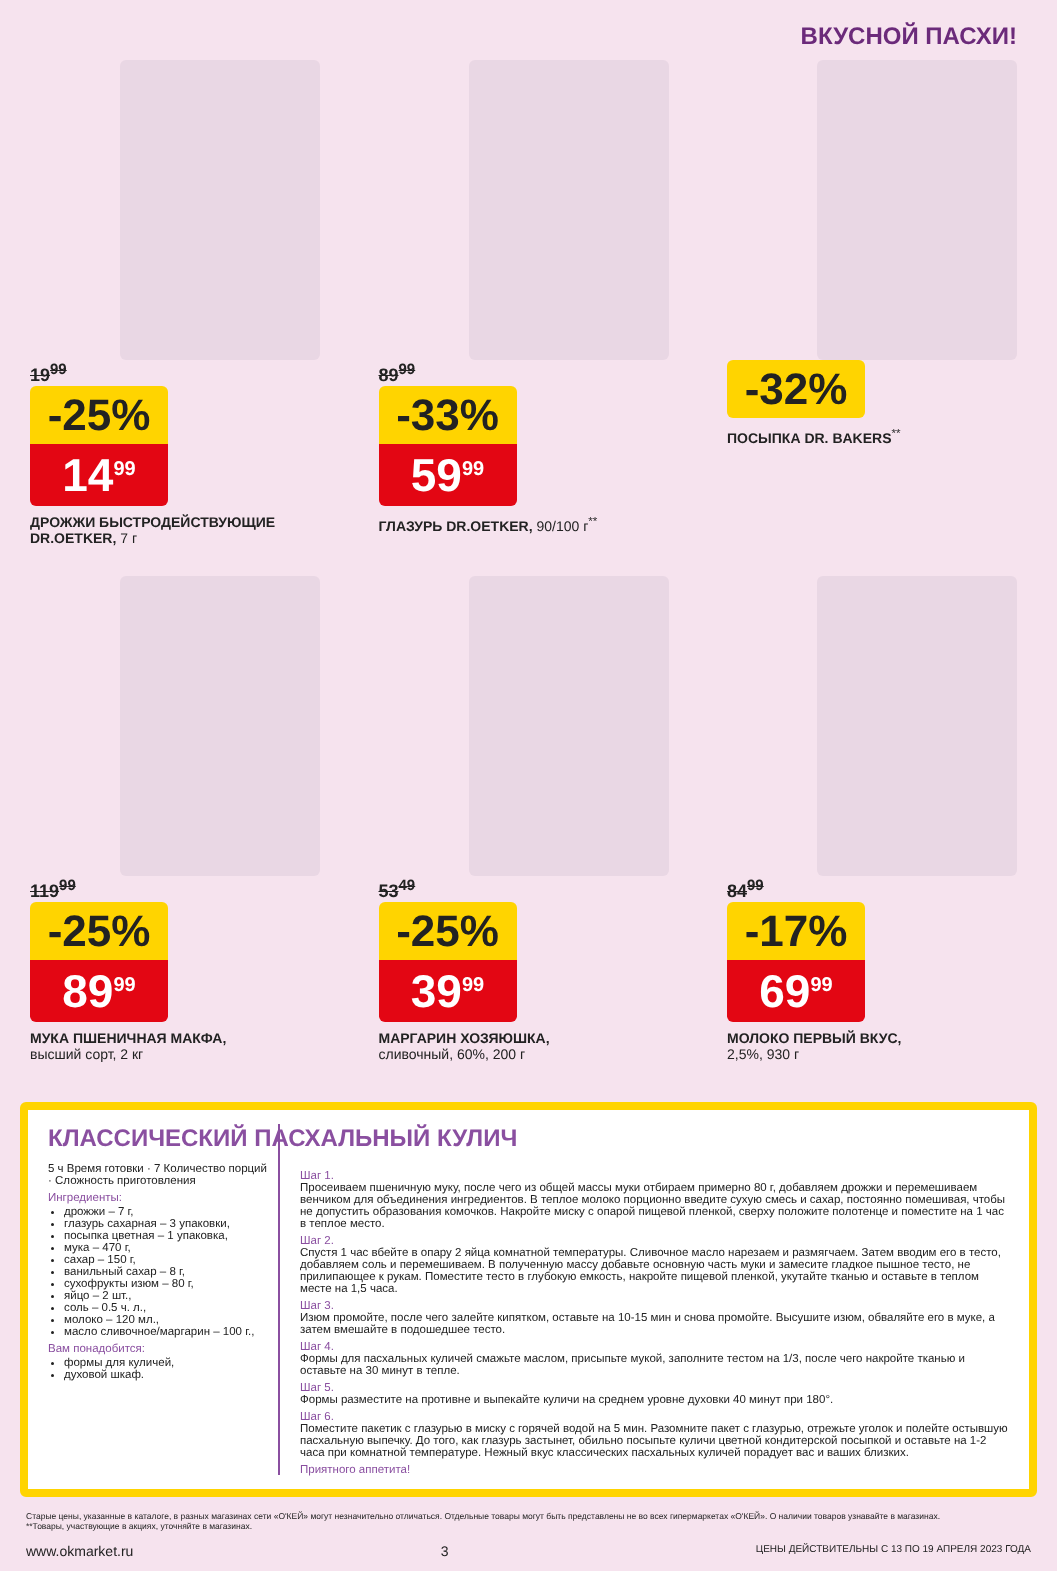ВКУСНОЙ ПАСХИ!
19<sup>99</sup>
-25%
14<sup>99</sup>
ДРОЖЖИ БЫСТРОДЕЙСТВУЮЩИЕ DR.OETKER, 7 г
89<sup>99</sup>
-33%
59<sup>99</sup>
ГЛАЗУРЬ DR.OETKER, 90/100 г<sup>**</sup>
-32%
ПОСЫПКА DR. BAKERS<sup>**</sup>
119<sup>99</sup>
-25%
89<sup>99</sup>
МУКА ПШЕНИЧНАЯ МАКФА,
высший сорт, 2 кг
53<sup>49</sup>
-25%
39<sup>99</sup>
МАРГАРИН ХОЗЯЮШКА,
сливочный, 60%, 200 г
84<sup>99</sup>
-17%
69<sup>99</sup>
МОЛОКО ПЕРВЫЙ ВКУС,
2,5%, 930 г
КЛАССИЧЕСКИЙ ПАСХАЛЬНЫЙ КУЛИЧ
5 ч Время готовки · 7 Количество порций · Сложность приготовления
Ингредиенты:
дрожжи – 7 г,
глазурь сахарная – 3 упаковки,
посыпка цветная – 1 упаковка,
мука – 470 г,
сахар – 150 г,
ванильный сахар – 8 г,
сухофрукты изюм – 80 г,
яйцо – 2 шт.,
соль – 0.5 ч. л.,
молоко – 120 мл.,
масло сливочное/маргарин – 100 г.,
Вам понадобится:
формы для куличей,
духовой шкаф.
Шаг 1.
Просеиваем пшеничную муку, после чего из общей массы муки отбираем примерно 80 г, добавляем дрожжи и перемешиваем венчиком для объединения ингредиентов. В теплое молоко порционно введите сухую смесь и сахар, постоянно помешивая, чтобы не допустить образования комочков. Накройте миску с опарой пищевой пленкой, сверху положите полотенце и поместите на 1 час в теплое место.
Шаг 2.
Спустя 1 час вбейте в опару 2 яйца комнатной температуры. Сливочное масло нарезаем и размягчаем. Затем вводим его в тесто, добавляем соль и перемешиваем. В полученную массу добавьте основную часть муки и замесите гладкое пышное тесто, не прилипающее к рукам. Поместите тесто в глубокую емкость, накройте пищевой пленкой, укутайте тканью и оставьте в теплом месте на 1,5 часа.
Шаг 3.
Изюм промойте, после чего залейте кипятком, оставьте на 10-15 мин и снова промойте. Высушите изюм, обваляйте его в муке, а затем вмешайте в подошедшее тесто.
Шаг 4.
Формы для пасхальных куличей смажьте маслом, присыпьте мукой, заполните тестом на 1/3, после чего накройте тканью и оставьте на 30 минут в тепле.
Шаг 5.
Формы разместите на противне и выпекайте куличи на среднем уровне духовки 40 минут при 180°.
Шаг 6.
Поместите пакетик с глазурью в миску с горячей водой на 5 мин. Разомните пакет с глазурью, отрежьте уголок и полейте остывшую пасхальную выпечку. До того, как глазурь застынет, обильно посыпьте куличи цветной кондитерской посыпкой и оставьте на 1-2 часа при комнатной температуре. Нежный вкус классических пасхальных куличей порадует вас и ваших близких.
Приятного аппетита!
Старые цены, указанные в каталоге, в разных магазинах сети «О'КЕЙ» могут незначительно отличаться. Отдельные товары могут быть представлены не во всех гипермаркетах «О'КЕЙ». О наличии товаров узнавайте в магазинах.
**Товары, участвующие в акциях, уточняйте в магазинах.
www.okmarket.ru 3 ЦЕНЫ ДЕЙСТВИТЕЛЬНЫ С 13 ПО 19 АПРЕЛЯ 2023 ГОДА